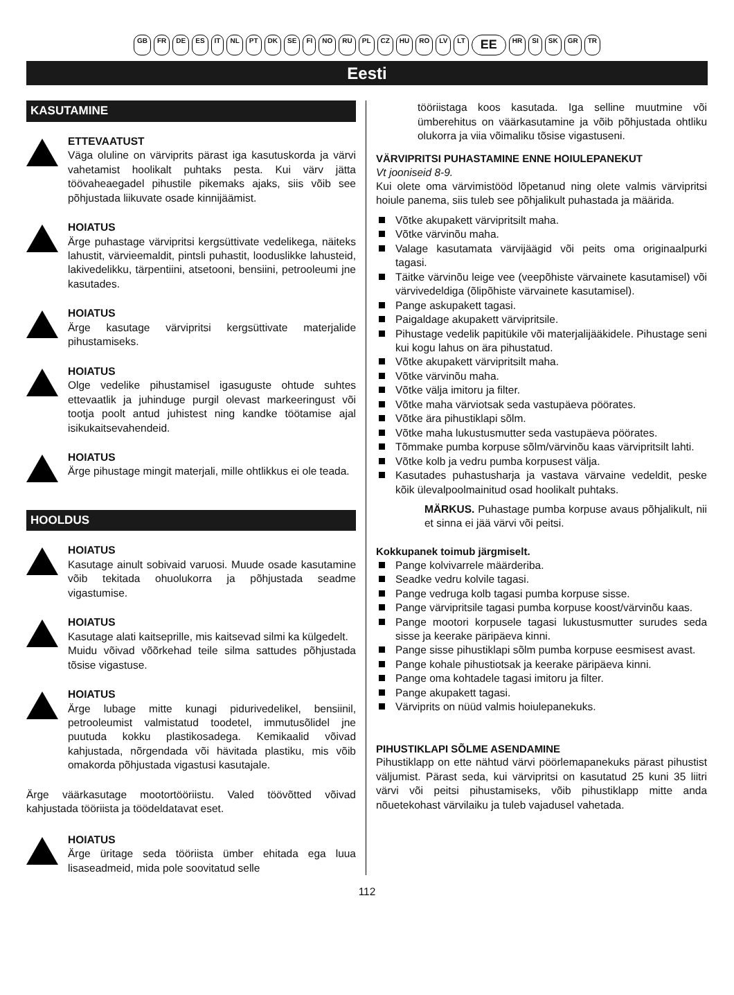GB FR DE ES IT NL PT DK SE FI NO RU PL CZ HU RO LV LT EE HR SI SK GR TR
Eesti
KASUTAMINE
ETTEVAATUST
Väga oluline on värviprits pärast iga kasutuskorda ja värvi vahetamist hoolikalt puhtaks pesta. Kui värv jätta töövaheaegadel pihustile pikemaks ajaks, siis võib see põhjustada liikuvate osade kinnijäämist.
HOIATUS
Ärge puhastage värvipritsi kergsüttivate vedelikega, näiteks lahustit, värvieemaldit, pintsli puhastit, looduslikke lahusteid, lakivedelikku, tärpentiini, atsetooni, bensiini, petrooleumi jne kasutades.
HOIATUS
Ärge kasutage värvipritsi kergsüttivate materjalide pihustamiseks.
HOIATUS
Olge vedelike pihustamisel igasuguste ohtude suhtes ettevaatlik ja juhinduge purgil olevast markeeringust või tootja poolt antud juhistest ning kandke töötamise ajal isikukaitsevahendeid.
HOIATUS
Ärge pihustage mingit materjali, mille ohtlikkus ei ole teada.
HOOLDUS
HOIATUS
Kasutage ainult sobivaid varuosi. Muude osade kasutamine võib tekitada ohuolukorra ja põhjustada seadme vigastumise.
HOIATUS
Kasutage alati kaitseprille, mis kaitsevad silmi ka külgedelt.
Muidu võivad võõrkehad teile silma sattudes põhjustada tõsise vigastuse.
HOIATUS
Ärge lubage mitte kunagi pidurivedelikel, bensiinil, petrooleumist valmistatud toodetel, immutusõlidel jne puutuda kokku plastikosadega. Kemikaalid võivad kahjustada, nõrgendada või hävitada plastiku, mis võib omakorda põhjustada vigastusi kasutajale.
Ärge väärkasutage mootortööriistu. Valed töövõtted võivad kahjustada tööriista ja töödeldatavat eset.
HOIATUS
Ärge üritage seda tööriista ümber ehitada ega luua lisaseadmeid, mida pole soovitatud selle
tööriistaga koos kasutada. Iga selline muutmine või ümberehitus on väärkasutamine ja võib põhjustada ohtliku olukorra ja viia võimaliku tõsise vigastuseni.
VÄRVIPRITSI PUHASTAMINE ENNE HOIULEPANEKUT
Vt jooniseid 8-9.
Kui olete oma värvimistööd lõpetanud ning olete valmis värvipritsi hoiule panema, siis tuleb see põhjalikult puhastada ja määrida.
Võtke akupakett värvipritsilt maha.
Võtke värvinõu maha.
Valage kasutamata värvijäägid või peits oma originaalpurki tagasi.
Täitke värvinõu leige vee (veepõhiste värvainete kasutamisel) või värvivedeldiga (õlipõhiste värvainete kasutamisel).
Pange askupakett tagasi.
Paigaldage akupakett värvipritsile.
Pihustage vedelik papitükile või materjalijääkidele. Pihustage seni kui kogu lahus on ära pihustatud.
Võtke akupakett värvipritsilt maha.
Võtke värvinõu maha.
Võtke välja imitoru ja filter.
Võtke maha värviotsak seda vastupäeva pöörates.
Võtke ära pihustiklapi sõlm.
Võtke maha lukustusmutter seda vastupäeva pöörates.
Tõmmake pumba korpuse sõlm/värvinõu kaas värvipritsilt lahti.
Võtke kolb ja vedru pumba korpusest välja.
Kasutades puhastusharja ja vastava värvaine vedeldit, peske kõik ülevalpoolmainitud osad hoolikalt puhtaks.
MÄRKUS. Puhastage pumba korpuse avaus põhjalikult, nii et sinna ei jää värvi või peitsi.
Kokkupanek toimub järgmiselt.
Pange kolvivarrele määrderiba.
Seadke vedru kolvile tagasi.
Pange vedruga kolb tagasi pumba korpuse sisse.
Pange värvipritsile tagasi pumba korpuse koost/värvinõu kaas.
Pange mootori korpusele tagasi lukustusmutter surudes seda sisse ja keerake päripäeva kinni.
Pange sisse pihustiklapi sõlm pumba korpuse eesmisest avast.
Pange kohale pihustiotsak ja keerake päripäeva kinni.
Pange oma kohtadele tagasi imitoru ja filter.
Pange akupakett tagasi.
Värviprits on nüüd valmis hoiulepanekuks.
PIHUSTIKLAPI SÕLME ASENDAMINE
Pihustiklapp on ette nähtud värvi pöörlemapanekuks pärast pihustist väljumist. Pärast seda, kui värvipritsi on kasutatud 25 kuni 35 liitri värvi või peitsi pihustamiseks, võib pihustiklapp mitte anda nõuetekohast värvilaiku ja tuleb vajadusel vahetada.
112